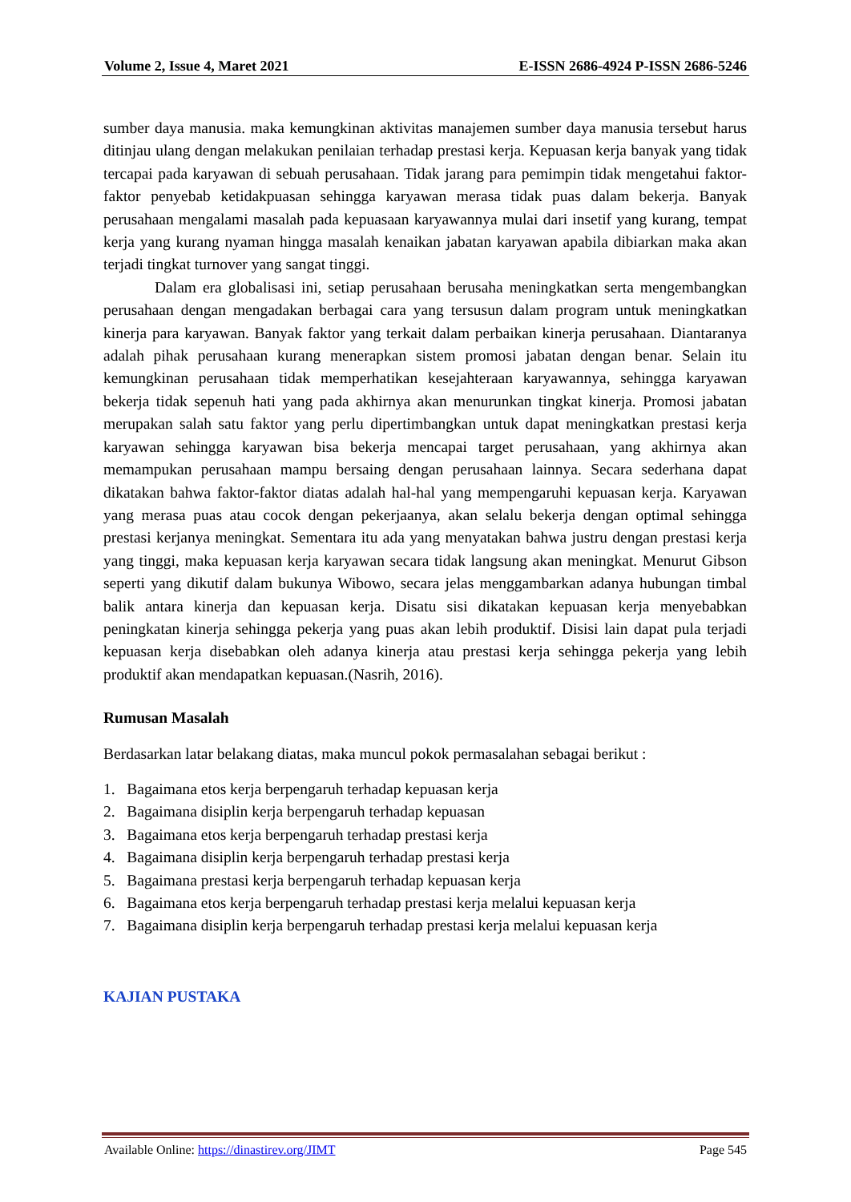Volume 2, Issue 4, Maret 2021 E-ISSN 2686-4924 P-ISSN 2686-5246
sumber daya manusia. maka kemungkinan aktivitas manajemen sumber daya manusia tersebut harus ditinjau ulang dengan melakukan penilaian terhadap prestasi kerja. Kepuasan kerja banyak yang tidak tercapai pada karyawan di sebuah perusahaan. Tidak jarang para pemimpin tidak mengetahui faktor-faktor penyebab ketidakpuasan sehingga karyawan merasa tidak puas dalam bekerja. Banyak perusahaan mengalami masalah pada kepuasaan karyawannya mulai dari insetif yang kurang, tempat kerja yang kurang nyaman hingga masalah kenaikan jabatan karyawan apabila dibiarkan maka akan terjadi tingkat turnover yang sangat tinggi.
Dalam era globalisasi ini, setiap perusahaan berusaha meningkatkan serta mengembangkan perusahaan dengan mengadakan berbagai cara yang tersusun dalam program untuk meningkatkan kinerja para karyawan. Banyak faktor yang terkait dalam perbaikan kinerja perusahaan. Diantaranya adalah pihak perusahaan kurang menerapkan sistem promosi jabatan dengan benar. Selain itu kemungkinan perusahaan tidak memperhatikan kesejahteraan karyawannya, sehingga karyawan bekerja tidak sepenuh hati yang pada akhirnya akan menurunkan tingkat kinerja. Promosi jabatan merupakan salah satu faktor yang perlu dipertimbangkan untuk dapat meningkatkan prestasi kerja karyawan sehingga karyawan bisa bekerja mencapai target perusahaan, yang akhirnya akan memampukan perusahaan mampu bersaing dengan perusahaan lainnya. Secara sederhana dapat dikatakan bahwa faktor-faktor diatas adalah hal-hal yang mempengaruhi kepuasan kerja. Karyawan yang merasa puas atau cocok dengan pekerjaanya, akan selalu bekerja dengan optimal sehingga prestasi kerjanya meningkat. Sementara itu ada yang menyatakan bahwa justru dengan prestasi kerja yang tinggi, maka kepuasan kerja karyawan secara tidak langsung akan meningkat. Menurut Gibson seperti yang dikutif dalam bukunya Wibowo, secara jelas menggambarkan adanya hubungan timbal balik antara kinerja dan kepuasan kerja. Disatu sisi dikatakan kepuasan kerja menyebabkan peningkatan kinerja sehingga pekerja yang puas akan lebih produktif. Disisi lain dapat pula terjadi kepuasan kerja disebabkan oleh adanya kinerja atau prestasi kerja sehingga pekerja yang lebih produktif akan mendapatkan kepuasan.(Nasrih, 2016).
Rumusan Masalah
Berdasarkan latar belakang diatas, maka muncul pokok permasalahan sebagai berikut :
1. Bagaimana etos kerja berpengaruh terhadap kepuasan kerja
2. Bagaimana disiplin kerja berpengaruh terhadap kepuasan
3. Bagaimana etos kerja berpengaruh terhadap prestasi kerja
4. Bagaimana disiplin kerja berpengaruh terhadap prestasi kerja
5. Bagaimana prestasi kerja berpengaruh terhadap kepuasan kerja
6. Bagaimana etos kerja berpengaruh terhadap prestasi kerja melalui kepuasan kerja
7. Bagaimana disiplin kerja berpengaruh terhadap prestasi kerja melalui kepuasan kerja
KAJIAN PUSTAKA
Available Online: https://dinastirev.org/JIMT Page 545